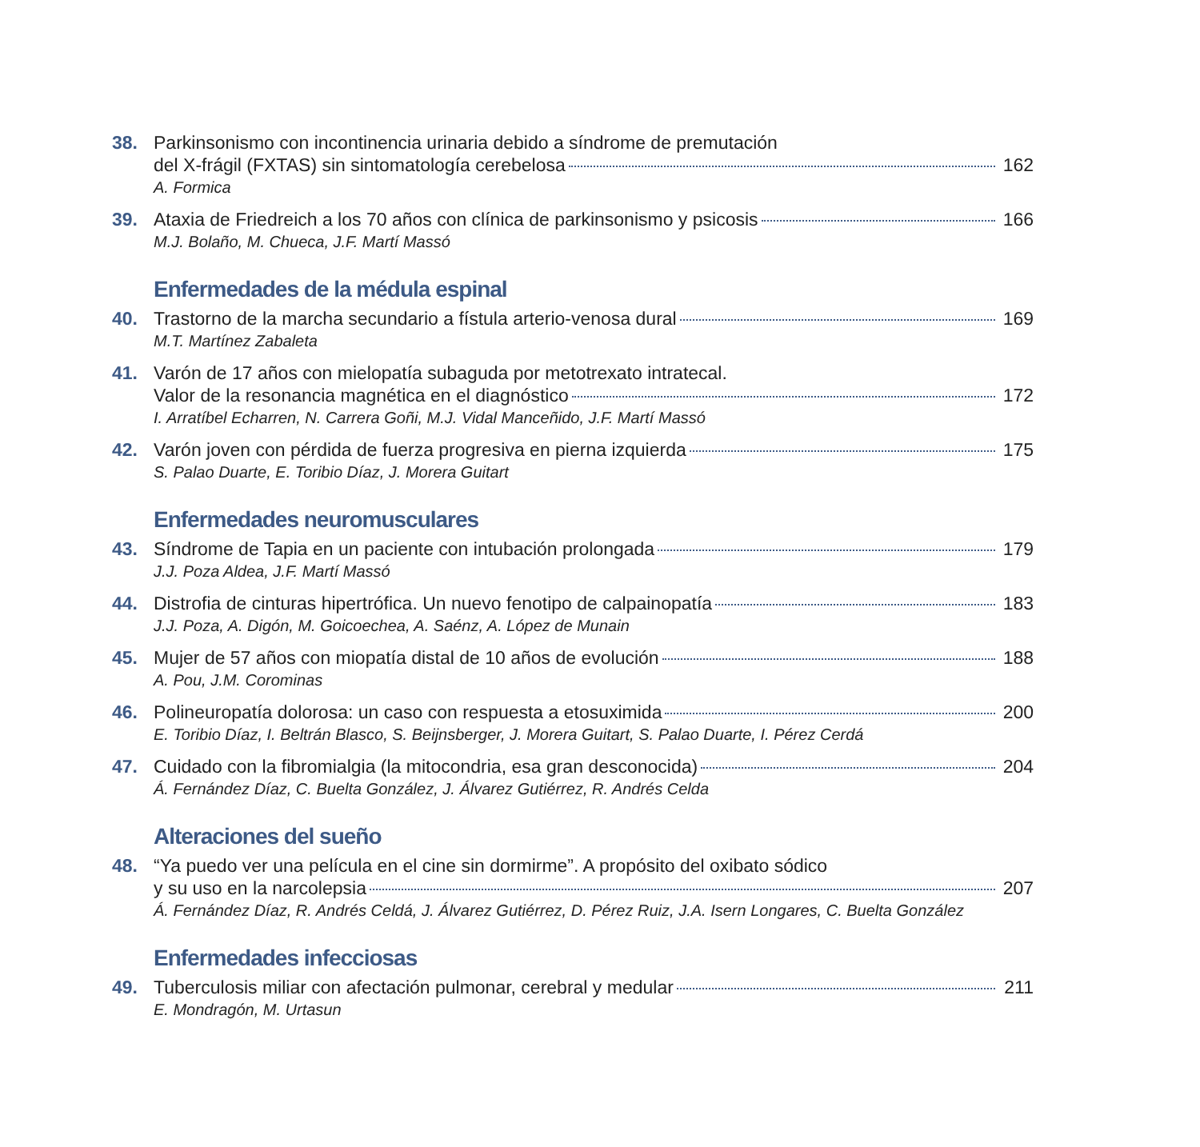38. Parkinsonismo con incontinencia urinaria debido a síndrome de premutación
del X-frágil (FXTAS) sin sintomatología cerebelosa 162
A. Formica
39. Ataxia de Friedreich a los 70 años con clínica de parkinsonismo y psicosis 166
M.J. Bolaño, M. Chueca, J.F. Martí Massó
Enfermedades de la médula espinal
40. Trastorno de la marcha secundario a fístula arterio-venosa dural 169
M.T. Martínez Zabaleta
41. Varón de 17 años con mielopatía subaguda por metotrexato intratecal.
Valor de la resonancia magnética en el diagnóstico 172
I. Arratíbel Echarren, N. Carrera Goñi, M.J. Vidal Manceñido, J.F. Martí Massó
42. Varón joven con pérdida de fuerza progresiva en pierna izquierda 175
S. Palao Duarte, E. Toribio Díaz, J. Morera Guitart
Enfermedades neuromusculares
43. Síndrome de Tapia en un paciente con intubación prolongada 179
J.J. Poza Aldea, J.F. Martí Massó
44. Distrofia de cinturas hipertrófica. Un nuevo fenotipo de calpainopatía 183
J.J. Poza, A. Digón, M. Goicoechea, A. Saénz, A. López de Munain
45. Mujer de 57 años con miopatía distal de 10 años de evolución 188
A. Pou, J.M. Corominas
46. Polineuropatía dolorosa: un caso con respuesta a etosuximida 200
E. Toribio Díaz, I. Beltrán Blasco, S. Beijnsberger, J. Morera Guitart, S. Palao Duarte, I. Pérez Cerdá
47. Cuidado con la fibromialgia (la mitocondria, esa gran desconocida) 204
Á. Fernández Díaz, C. Buelta González, J. Álvarez Gutiérrez, R. Andrés Celda
Alteraciones del sueño
48. “Ya puedo ver una película en el cine sin dormirme”. A propósito del oxibato sódico
y su uso en la narcolepsia 207
Á. Fernández Díaz, R. Andrés Celdá, J. Álvarez Gutiérrez, D. Pérez Ruiz, J.A. Isern Longares, C. Buelta González
Enfermedades infecciosas
49. Tuberculosis miliar con afectación pulmonar, cerebral y medular 211
E. Mondragón, M. Urtasun